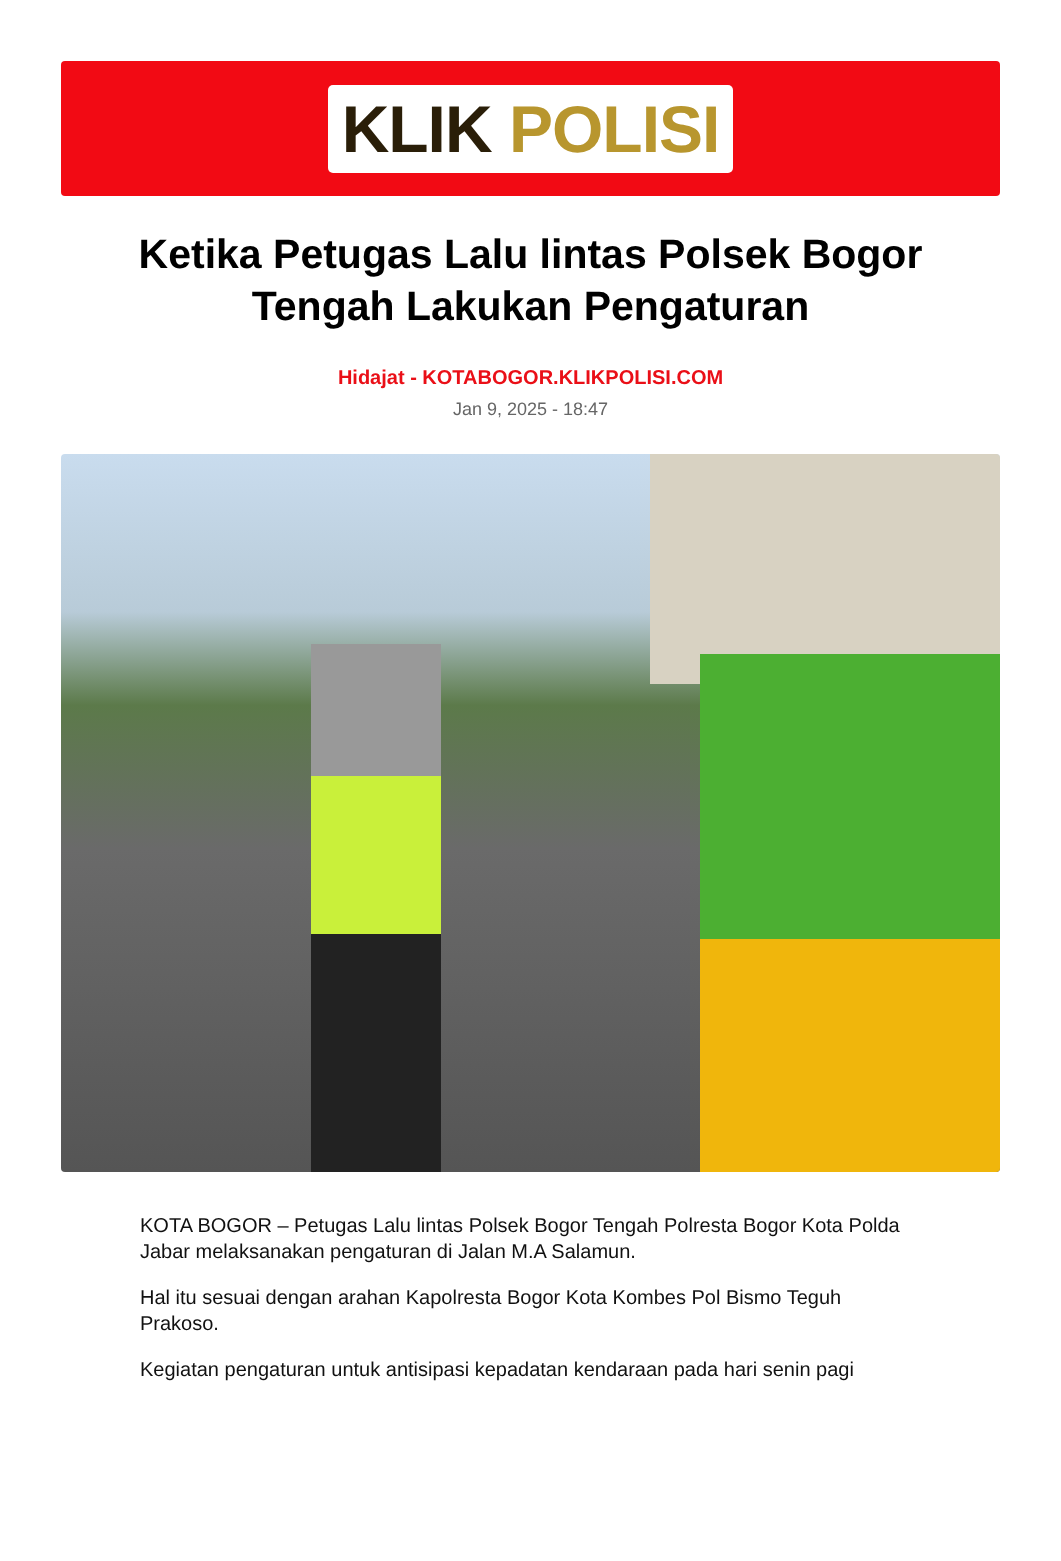KLIK POLISI
Ketika Petugas Lalu lintas Polsek Bogor Tengah Lakukan Pengaturan
Hidajat - KOTABOGOR.KLIKPOLISI.COM
Jan 9, 2025 - 18:47
KOTA BOGOR – Petugas Lalu lintas Polsek Bogor Tengah Polresta Bogor Kota Polda Jabar melaksanakan pengaturan di Jalan M.A Salamun.
Hal itu sesuai dengan arahan Kapolresta Bogor Kota Kombes Pol Bismo Teguh Prakoso.
Kegiatan pengaturan untuk antisipasi kepadatan kendaraan pada hari senin pagi